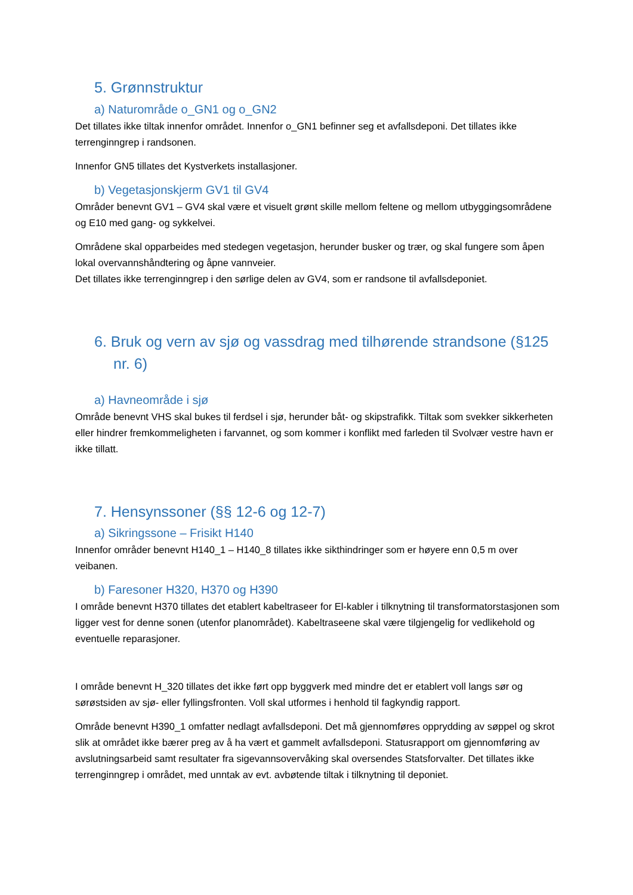5. Grønnstruktur
a) Naturområde o_GN1 og o_GN2
Det tillates ikke tiltak innenfor området. Innenfor o_GN1 befinner seg et avfallsdeponi. Det tillates ikke terrenginngrep i randsonen.
Innenfor GN5 tillates det Kystverkets installasjoner.
b) Vegetasjonskjerm GV1 til GV4
Områder benevnt GV1 – GV4 skal være et visuelt grønt skille mellom feltene og mellom utbyggingsområdene og E10 med gang- og sykkelvei.
Områdene skal opparbeides med stedegen vegetasjon, herunder busker og trær, og skal fungere som åpen lokal overvannshåndtering og åpne vannveier.
Det tillates ikke terrenginngrep i den sørlige delen av GV4, som er randsone til avfallsdeponiet.
6. Bruk og vern av sjø og vassdrag med tilhørende strandsone (§125 nr. 6)
a) Havneområde i sjø
Område benevnt VHS skal bukes til ferdsel i sjø, herunder båt- og skipstrafikk. Tiltak som svekker sikkerheten eller hindrer fremkommeligheten i farvannet, og som kommer i konflikt med farleden til Svolvær vestre havn er ikke tillatt.
7. Hensynssoner (§§ 12-6 og 12-7)
a) Sikringssone – Frisikt H140
Innenfor områder benevnt H140_1 – H140_8 tillates ikke sikthindringer som er høyere enn 0,5 m over veibanen.
b) Faresoner H320, H370 og H390
I område benevnt H370 tillates det etablert kabeltraseer for El-kabler i tilknytning til transformatorstasjonen som ligger vest for denne sonen (utenfor planområdet). Kabeltraseene skal være tilgjengelig for vedlikehold og eventuelle reparasjoner.
I område benevnt H_320 tillates det ikke ført opp byggverk med mindre det er etablert voll langs sør og sørøstsiden av sjø- eller fyllingsfronten. Voll skal utformes i henhold til fagkyndig rapport.
Område benevnt H390_1 omfatter nedlagt avfallsdeponi. Det må gjennomføres opprydding av søppel og skrot slik at området ikke bærer preg av å ha vært et gammelt avfallsdeponi. Statusrapport om gjennomføring av avslutningsarbeid samt resultater fra sigevannsovervåking skal oversendes Statsforvalter. Det tillates ikke terrenginngrep i området, med unntak av evt. avbøtende tiltak i tilknytning til deponiet.